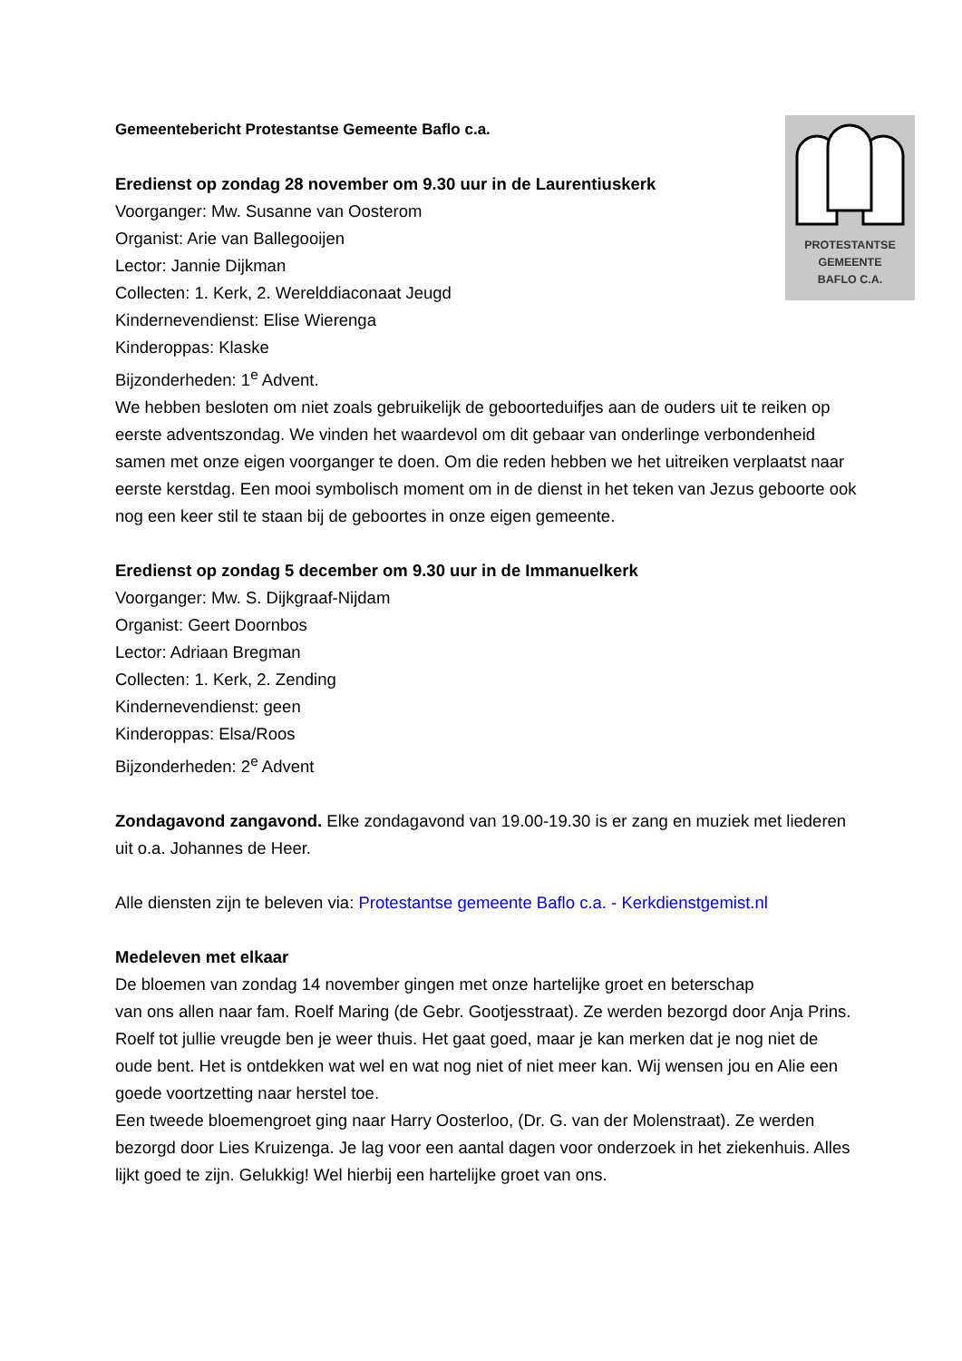PROTESTANTSE
GEMEENTE
BAFLO C.A.
Gemeentebericht Protestantse Gemeente Baflo c.a.
Eredienst op zondag 28 november om 9.30 uur in de Laurentiuskerk
Voorganger: Mw. Susanne van Oosterom
Organist: Arie van Ballegooijen
Lector: Jannie Dijkman
Collecten: 1. Kerk, 2. Werelddiaconaat Jeugd
Kindernevendienst: Elise Wierenga
Kinderoppas: Klaske
Bijzonderheden: 1<sup>e</sup> Advent.
We hebben besloten om niet zoals gebruikelijk de geboorteduifjes aan de ouders uit te reiken op eerste adventszondag. We vinden het waardevol om dit gebaar van onderlinge verbondenheid samen met onze eigen voorganger te doen. Om die reden hebben we het uitreiken verplaatst naar eerste kerstdag. Een mooi symbolisch moment om in de dienst in het teken van Jezus geboorte ook nog een keer stil te staan bij de geboortes in onze eigen gemeente.
Eredienst op zondag 5 december om 9.30 uur in de Immanuelkerk
Voorganger: Mw. S. Dijkgraaf-Nijdam
Organist: Geert Doornbos
Lector: Adriaan Bregman
Collecten: 1. Kerk, 2. Zending
Kindernevendienst: geen
Kinderoppas: Elsa/Roos
Bijzonderheden: 2<sup>e</sup> Advent
Zondagavond zangavond. Elke zondagavond van 19.00-19.30 is er zang en muziek met liederen uit o.a. Johannes de Heer.
Alle diensten zijn te beleven via: Protestantse gemeente Baflo c.a. - Kerkdienstgemist.nl
Medeleven met elkaar
De bloemen van zondag 14 november gingen met onze hartelijke groet en beterschap
van ons allen naar fam. Roelf Maring (de Gebr. Gootjesstraat). Ze werden bezorgd door Anja Prins.
Roelf tot jullie vreugde ben je weer thuis. Het gaat goed, maar je kan merken dat je nog niet de oude bent. Het is ontdekken wat wel en wat nog niet of niet meer kan. Wij wensen jou en Alie een goede voortzetting naar herstel toe.
Een tweede bloemengroet ging naar Harry Oosterloo, (Dr. G. van der Molenstraat). Ze werden bezorgd door Lies Kruizenga. Je lag voor een aantal dagen voor onderzoek in het ziekenhuis. Alles lijkt goed te zijn. Gelukkig! Wel hierbij een hartelijke groet van ons.